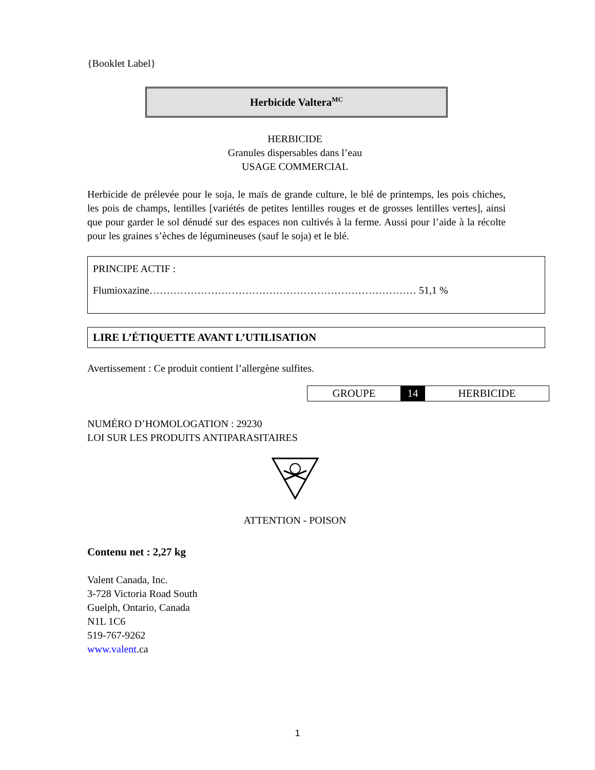{Booklet Label}
Herbicide Valtera<sup>MC</sup>
HERBICIDE
Granules dispersables dans l’eau
USAGE COMMERCIAL
Herbicide de prélevée pour le soja, le maïs de grande culture, le blé de printemps, les pois chiches, les pois de champs, lentilles [variétés de petites lentilles rouges et de grosses lentilles vertes], ainsi que pour garder le sol dénudé sur des espaces non cultivés à la ferme. Aussi pour l’aide à la récolte pour les graines s’èches de légumineuses (sauf le soja) et le blé.
PRINCIPE ACTIF :
Flumioxazine…………………………………………………………………… 51,1 %
LIRE L’ÉTIQUETTE AVANT L’UTILISATION
Avertissement : Ce produit contient l’allergène sulfites.
| GROUPE | 14 | HERBICIDE |
NUMÉRO D’HOMOLOGATION : 29230
LOI SUR LES PRODUITS ANTIPARASITAIRES
ATTENTION - POISON
Contenu net : 2,27 kg
Valent Canada, Inc.
3-728 Victoria Road South
Guelph, Ontario, Canada
N1L 1C6
519-767-9262
www.valent.ca
1